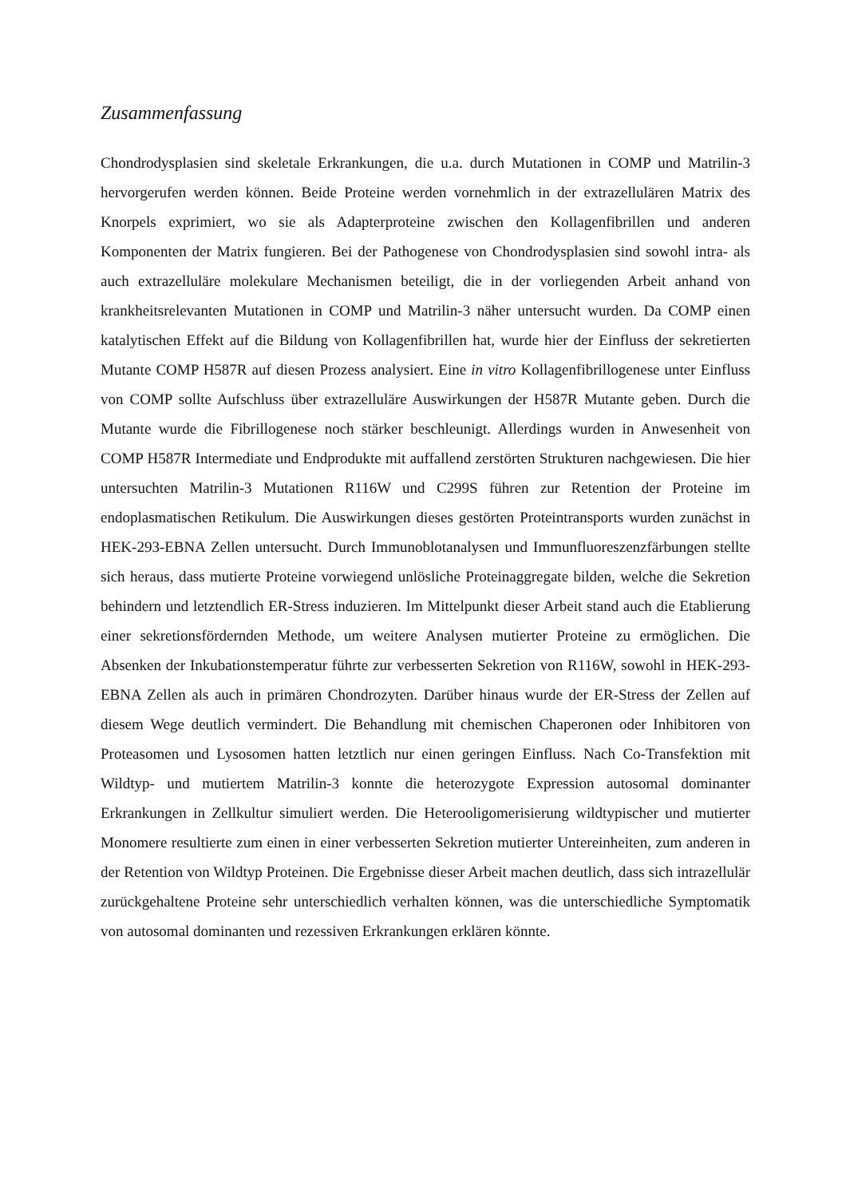Zusammenfassung
Chondrodysplasien sind skeletale Erkrankungen, die u.a. durch Mutationen in COMP und Matrilin-3 hervorgerufen werden können. Beide Proteine werden vornehmlich in der extrazellulären Matrix des Knorpels exprimiert, wo sie als Adapterproteine zwischen den Kollagenfibrillen und anderen Komponenten der Matrix fungieren. Bei der Pathogenese von Chondrodysplasien sind sowohl intra- als auch extrazelluläre molekulare Mechanismen beteiligt, die in der vorliegenden Arbeit anhand von krankheitsrelevanten Mutationen in COMP und Matrilin-3 näher untersucht wurden. Da COMP einen katalytischen Effekt auf die Bildung von Kollagenfibrillen hat, wurde hier der Einfluss der sekretierten Mutante COMP H587R auf diesen Prozess analysiert. Eine in vitro Kollagenfibrillogenese unter Einfluss von COMP sollte Aufschluss über extrazelluläre Auswirkungen der H587R Mutante geben. Durch die Mutante wurde die Fibrillogenese noch stärker beschleunigt. Allerdings wurden in Anwesenheit von COMP H587R Intermediate und Endprodukte mit auffallend zerstörten Strukturen nachgewiesen. Die hier untersuchten Matrilin-3 Mutationen R116W und C299S führen zur Retention der Proteine im endoplasmatischen Retikulum. Die Auswirkungen dieses gestörten Proteintransports wurden zunächst in HEK-293-EBNA Zellen untersucht. Durch Immunoblotanalysen und Immunfluoreszenzfärbungen stellte sich heraus, dass mutierte Proteine vorwiegend unlösliche Proteinaggregate bilden, welche die Sekretion behindern und letztendlich ER-Stress induzieren. Im Mittelpunkt dieser Arbeit stand auch die Etablierung einer sekretionsfördernden Methode, um weitere Analysen mutierter Proteine zu ermöglichen. Die Absenken der Inkubationstemperatur führte zur verbesserten Sekretion von R116W, sowohl in HEK-293-EBNA Zellen als auch in primären Chondrozyten. Darüber hinaus wurde der ER-Stress der Zellen auf diesem Wege deutlich vermindert. Die Behandlung mit chemischen Chaperonen oder Inhibitoren von Proteasomen und Lysosomen hatten letztlich nur einen geringen Einfluss. Nach Co-Transfektion mit Wildtyp- und mutiertem Matrilin-3 konnte die heterozygote Expression autosomal dominanter Erkrankungen in Zellkultur simuliert werden. Die Heterooligomerisierung wildtypischer und mutierter Monomere resultierte zum einen in einer verbesserten Sekretion mutierter Untereinheiten, zum anderen in der Retention von Wildtyp Proteinen. Die Ergebnisse dieser Arbeit machen deutlich, dass sich intrazellulär zurückgehaltene Proteine sehr unterschiedlich verhalten können, was die unterschiedliche Symptomatik von autosomal dominanten und rezessiven Erkrankungen erklären könnte.